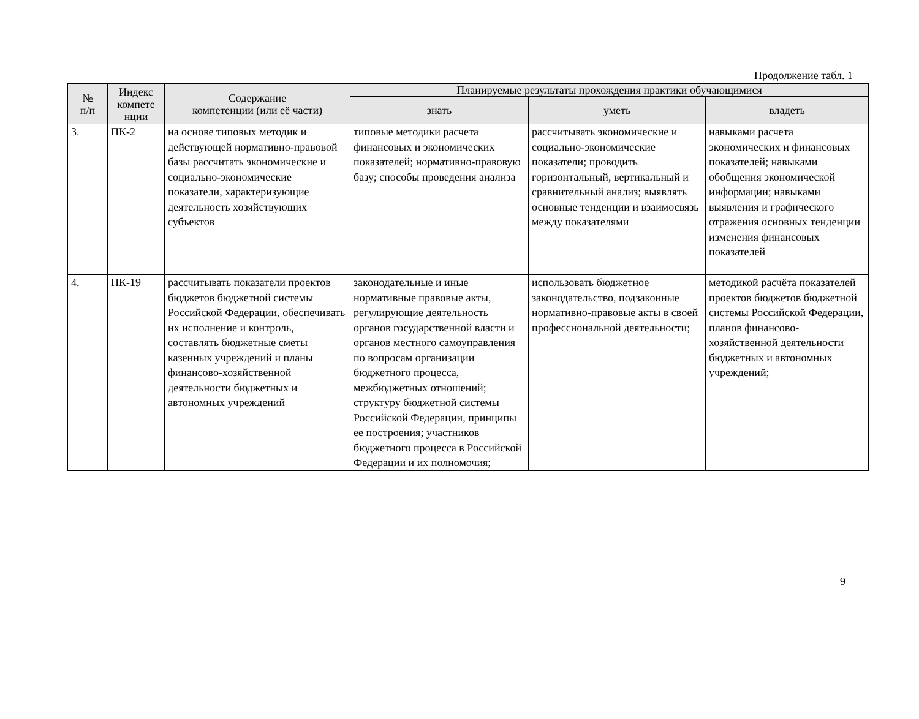Продолжение табл. 1
| № п/п | Индекс компете нции | Содержание компетенции (или её части) | Планируемые результаты прохождения практики обучающимися | | |
| --- | --- | --- | --- | --- | --- |
| | | | знать | уметь | владеть |
| 3. | ПК-2 | на основе типовых методик и действующей нормативно-правовой базы рассчитать экономические и социально-экономические показатели, характеризующие деятельность хозяйствующих субъектов | типовые методики расчета финансовых и экономических показателей; нормативно-правовую базу; способы проведения анализа | рассчитывать экономические и социально-экономические показатели; проводить горизонтальный, вертикальный и сравнительный анализ; выявлять основные тенденции и взаимосвязь между показателями | навыками расчета экономических и финансовых показателей; навыками обобщения экономической информации; навыками выявления и графического отражения основных тенденции изменения финансовых показателей |
| 4. | ПК-19 | рассчитывать показатели проектов бюджетов бюджетной системы Российской Федерации, обеспечивать их исполнение и контроль, составлять бюджетные сметы казенных учреждений и планы финансово-хозяйственной деятельности бюджетных и автономных учреждений | законодательные и иные нормативные правовые акты, регулирующие деятельность органов государственной власти и органов местного самоуправления по вопросам организации бюджетного процесса, межбюджетных отношений; структуру бюджетной системы Российской Федерации, принципы ее построения; участников бюджетного процесса в Российской Федерации и их полномочия; | использовать бюджетное законодательство, подзаконные нормативно-правовые акты в своей профессиональной деятельности; | методикой расчёта показателей проектов бюджетов бюджетной системы Российской Федерации, планов финансово-хозяйственной деятельности бюджетных и автономных учреждений; |
9